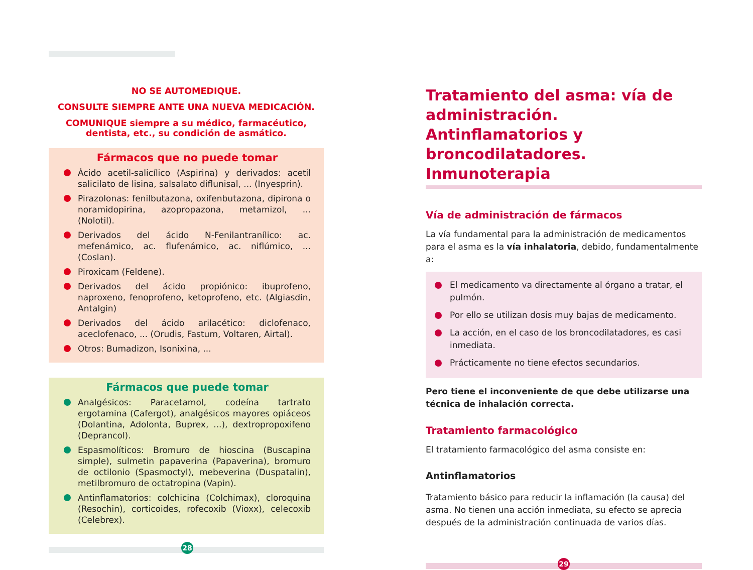NO SE AUTOMEDIQUE.
CONSULTE SIEMPRE ANTE UNA NUEVA MEDICACIÓN.
COMUNIQUE siempre a su médico, farmacéutico, dentista, etc., su condición de asmático.
Fármacos que no puede tomar
Ácido acetil-salicílico (Aspirina) y derivados: acetil salicilato de lisina, salsalato diflunisal, ... (Inyesprin).
Pirazolonas: fenilbutazona, oxifenbutazona, dipirona o noramidopirina, azopropazona, metamizol, ... (Nolotil).
Derivados del ácido N-Fenilantranílico: ac. mefenámico, ac. flufenámico, ac. niflúmico, ... (Coslan).
Piroxicam (Feldene).
Derivados del ácido propiónico: ibuprofeno, naproxeno, fenoprofeno, ketoprofeno, etc. (Algiasdin, Antalgin)
Derivados del ácido arilacético: diclofenaco, aceclofenaco, ... (Orudis, Fastum, Voltaren, Airtal).
Otros: Bumadizon, Isonixina, ...
Fármacos que puede tomar
Analgésicos: Paracetamol, codeína tartrato ergotamina (Cafergot), analgésicos mayores opiáceos (Dolantina, Adolonta, Buprex, ...), dextropropoxifeno (Deprancol).
Espasmolíticos: Bromuro de hioscina (Buscapina simple), sulmetin papaverina (Papaverina), bromuro de octilonio (Spasmoctyl), mebeverina (Duspatalin), metilbromuro de octatropina (Vapin).
Antinflamatorios: colchicina (Colchimax), cloroquina (Resochin), corticoides, rofecoxib (Vioxx), celecoxib (Celebrex).
28
Tratamiento del asma: vía de administración. Antinflamatorios y broncodilatadores. Inmunoterapia
Vía de administración de fármacos
La vía fundamental para la administración de medicamentos para el asma es la vía inhalatoria, debido, fundamentalmente a:
El medicamento va directamente al órgano a tratar, el pulmón.
Por ello se utilizan dosis muy bajas de medicamento.
La acción, en el caso de los broncodilatadores, es casi inmediata.
Prácticamente no tiene efectos secundarios.
Pero tiene el inconveniente de que debe utilizarse una técnica de inhalación correcta.
Tratamiento farmacológico
El tratamiento farmacológico del asma consiste en:
Antinflamatorios
Tratamiento básico para reducir la inflamación (la causa) del asma. No tienen una acción inmediata, su efecto se aprecia después de la administración continuada de varios días.
29